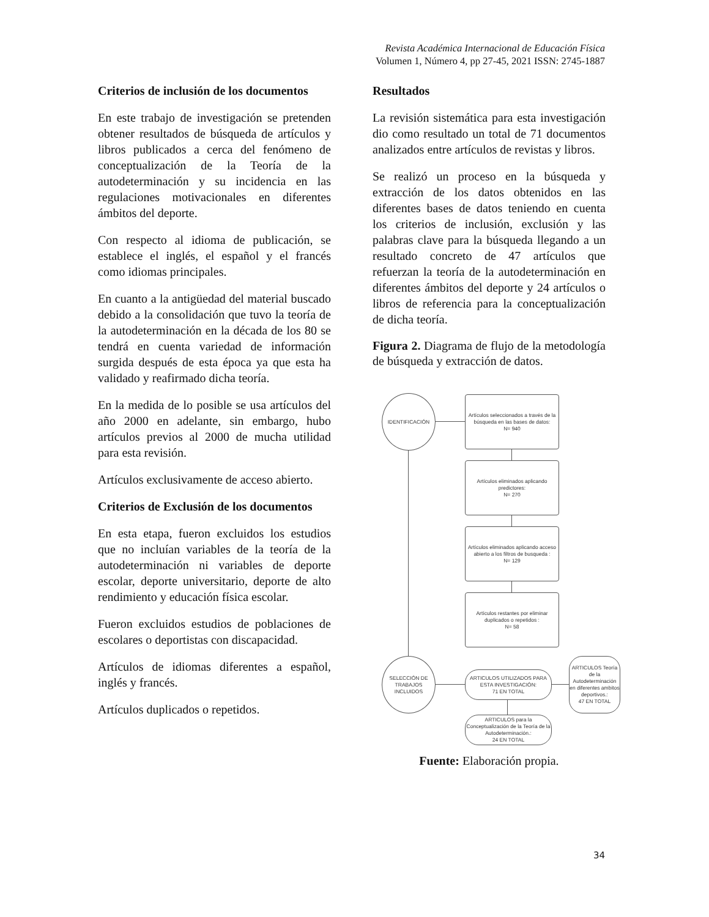Revista Académica Internacional de Educación Física
Volumen 1, Número 4, pp 27-45, 2021 ISSN: 2745-1887
Criterios de inclusión de los documentos
En este trabajo de investigación se pretenden obtener resultados de búsqueda de artículos y libros publicados a cerca del fenómeno de conceptualización de la Teoría de la autodeterminación y su incidencia en las regulaciones motivacionales en diferentes ámbitos del deporte.
Con respecto al idioma de publicación, se establece el inglés, el español y el francés como idiomas principales.
En cuanto a la antigüedad del material buscado debido a la consolidación que tuvo la teoría de la autodeterminación en la década de los 80 se tendrá en cuenta variedad de información surgida después de esta época ya que esta ha validado y reafirmado dicha teoría.
En la medida de lo posible se usa artículos del año 2000 en adelante, sin embargo, hubo artículos previos al 2000 de mucha utilidad para esta revisión.
Artículos exclusivamente de acceso abierto.
Criterios de Exclusión de los documentos
En esta etapa, fueron excluidos los estudios que no incluían variables de la teoría de la autodeterminación ni variables de deporte escolar, deporte universitario, deporte de alto rendimiento y educación física escolar.
Fueron excluidos estudios de poblaciones de escolares o deportistas con discapacidad.
Artículos de idiomas diferentes a español, inglés y francés.
Artículos duplicados o repetidos.
Resultados
La revisión sistemática para esta investigación dio como resultado un total de 71 documentos analizados entre artículos de revistas y libros.
Se realizó un proceso en la búsqueda y extracción de los datos obtenidos en las diferentes bases de datos teniendo en cuenta los criterios de inclusión, exclusión y las palabras clave para la búsqueda llegando a un resultado concreto de 47 artículos que refuerzan la teoría de la autodeterminación en diferentes ámbitos del deporte y 24 artículos o libros de referencia para la conceptualización de dicha teoría.
Figura 2. Diagrama de flujo de la metodología de búsqueda y extracción de datos.
IDENTIFICACIÓN
Artículos seleccionados a través de la búsqueda en las bases de datos:
N= 940
Artículos eliminados aplicando predictores:
N= 270
Artículos eliminados aplicando acceso abierto a los filtros de busqueda :
N= 129
Artículos restantes por eliminar duplicados o repetidos :
N= 58
SELECCIÓN DE TRABAJOS INCLUIDOS
ARTICULOS UTILIZADOS PARA ESTA INVESTIGACIÓN:
71 EN TOTAL
ARTICULOS Teoría de la Autodeterminación en diferentes ambitos deportivos.:
47 EN TOTAL
ARTICULOS para la Conceptualización de la Teoría de la Autodeterminación.:
24 EN TOTAL
Fuente: Elaboración propia.
34